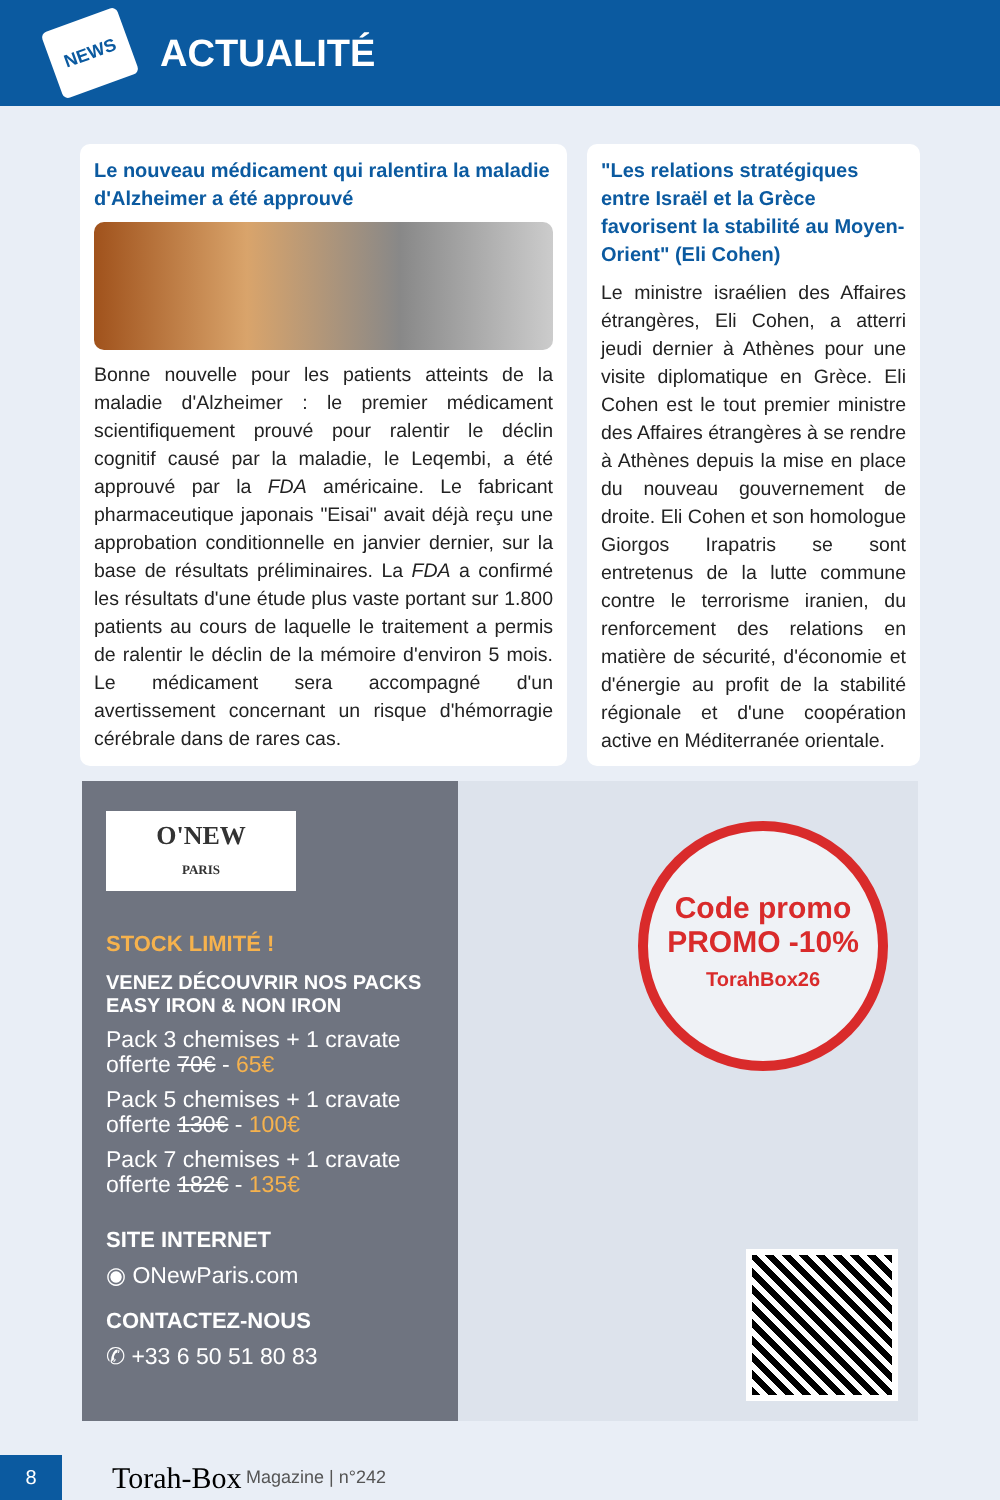NEWS
ACTUALITÉ
Le nouveau médicament qui ralentira la maladie d'Alzheimer a été approuvé
Bonne nouvelle pour les patients atteints de la maladie d'Alzheimer : le premier médicament scientifiquement prouvé pour ralentir le déclin cognitif causé par la maladie, le Leqembi, a été approuvé par la FDA américaine. Le fabricant pharmaceutique japonais "Eisai" avait déjà reçu une approbation conditionnelle en janvier dernier, sur la base de résultats préliminaires. La FDA a confirmé les résultats d'une étude plus vaste portant sur 1.800 patients au cours de laquelle le traitement a permis de ralentir le déclin de la mémoire d'environ 5 mois. Le médicament sera accompagné d'un avertissement concernant un risque d'hémorragie cérébrale dans de rares cas.
"Les relations stratégiques entre Israël et la Grèce favorisent la stabilité au Moyen-Orient" (Eli Cohen)
Le ministre israélien des Affaires étrangères, Eli Cohen, a atterri jeudi dernier à Athènes pour une visite diplomatique en Grèce. Eli Cohen est le tout premier ministre des Affaires étrangères à se rendre à Athènes depuis la mise en place du nouveau gouvernement de droite. Eli Cohen et son homologue Giorgos Irapatris se sont entretenus de la lutte commune contre le terrorisme iranien, du renforcement des relations en matière de sécurité, d'économie et d'énergie au profit de la stabilité régionale et d'une coopération active en Méditerranée orientale.
O'NEW
PARIS
STOCK LIMITÉ !
VENEZ DÉCOUVRIR NOS PACKS
EASY IRON & NON IRON
Pack 3 chemises + 1 cravate
offerte 70€ - 65€
Pack 5 chemises + 1 cravate
offerte 130€ - 100€
Pack 7 chemises + 1 cravate
offerte 182€ - 135€
SITE INTERNET
◉ ONewParis.com
CONTACTEZ-NOUS
✆ +33 6 50 51 80 83
Code promo
PROMO -10%
TorahBox26
8
Torah-Box Magazine | n°242